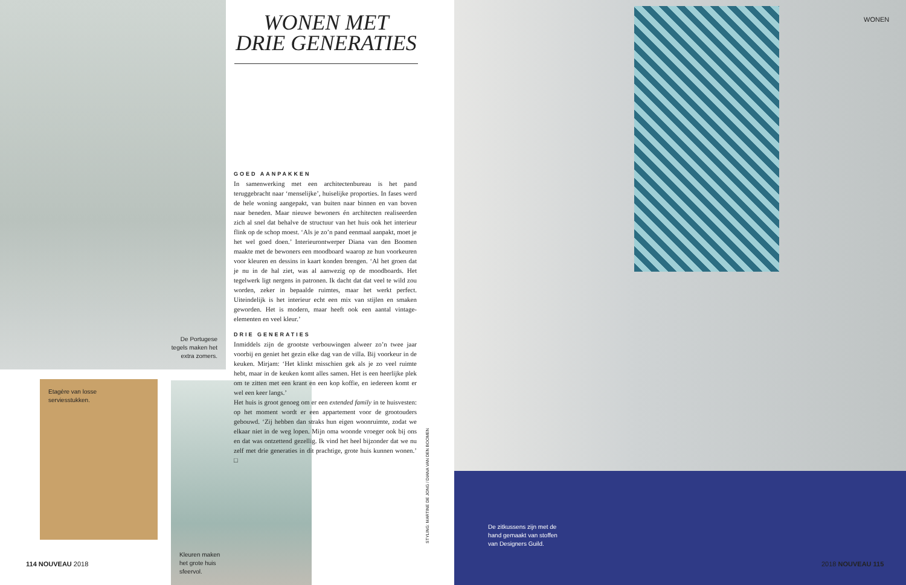WONEN MET
DRIE GENERATIES
GOED AANPAKKEN
In samenwerking met een architectenbureau is het pand teruggebracht naar ‘menselijke’, huiselijke proporties. In fases werd de hele woning aangepakt, van buiten naar binnen en van boven naar beneden. Maar nieuwe bewoners én architecten realiseerden zich al snel dat behalve de structuur van het huis ook het interieur flink op de schop moest. ‘Als je zo’n pand eenmaal aanpakt, moet je het wel goed doen.’ Interieurontwerper Diana van den Boomen maakte met de bewoners een moodboard waarop ze hun voorkeuren voor kleuren en dessins in kaart konden brengen. ‘Al het groen dat je nu in de hal ziet, was al aanwezig op de moodboards. Het tegelwerk ligt nergens in patronen. Ik dacht dat dat veel te wild zou worden, zeker in bepaalde ruimtes, maar het werkt perfect. Uiteindelijk is het interieur echt een mix van stijlen en smaken geworden. Het is modern, maar heeft ook een aantal vintage-elementen en veel kleur.’
DRIE GENERATIES
Inmiddels zijn de grootste verbouwingen alweer zo’n twee jaar voorbij en geniet het gezin elke dag van de villa. Bij voorkeur in de keuken. Mirjam: ‘Het klinkt misschien gek als je zo veel ruimte hebt, maar in de keuken komt alles samen. Het is een heerlijke plek om te zitten met een krant en een kop koffie, en iedereen komt er wel een keer langs.’
Het huis is groot genoeg om er een extended family in te huisvesten: op het moment wordt er een appartement voor de grootouders gebouwd. ‘Zij hebben dan straks hun eigen woonruimte, zodat we elkaar niet in de weg lopen. Mijn oma woonde vroeger ook bij ons en dat was ontzettend gezellig. Ik vind het heel bijzonder dat we nu zelf met drie generaties in dit prachtige, grote huis kunnen wonen.’ □
De Portugese tegels maken het extra zomers.
Etagère van losse
serviesstukken.
Kleuren maken
het grote huis
sfeervol.
De zitkussens zijn met de
hand gemaakt van stoffen
van Designers Guild.
WONEN
STYLING: MARTINE DE JONG / DIANA VAN DEN BOOMEN
114 NOUVEAU 2018 2018 NOUVEAU 115